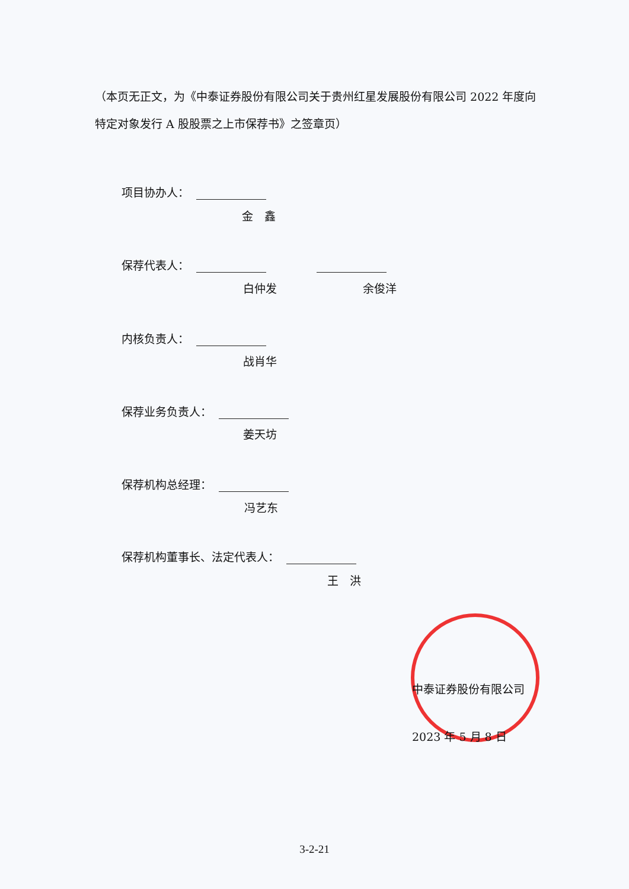（本页无正文，为《中泰证券股份有限公司关于贵州红星发展股份有限公司 2022 年度向特定对象发行 A 股股票之上市保荐书》之签章页）
项目协办人：
金　鑫
保荐代表人：
白仲发 余俊洋
内核负责人：
战肖华
保荐业务负责人：
姜天坊
保荐机构总经理：
冯艺东
保荐机构董事长、法定代表人：
王　洪
中泰证券股份有限公司
2023 年 5 月 8 日
3-2-21